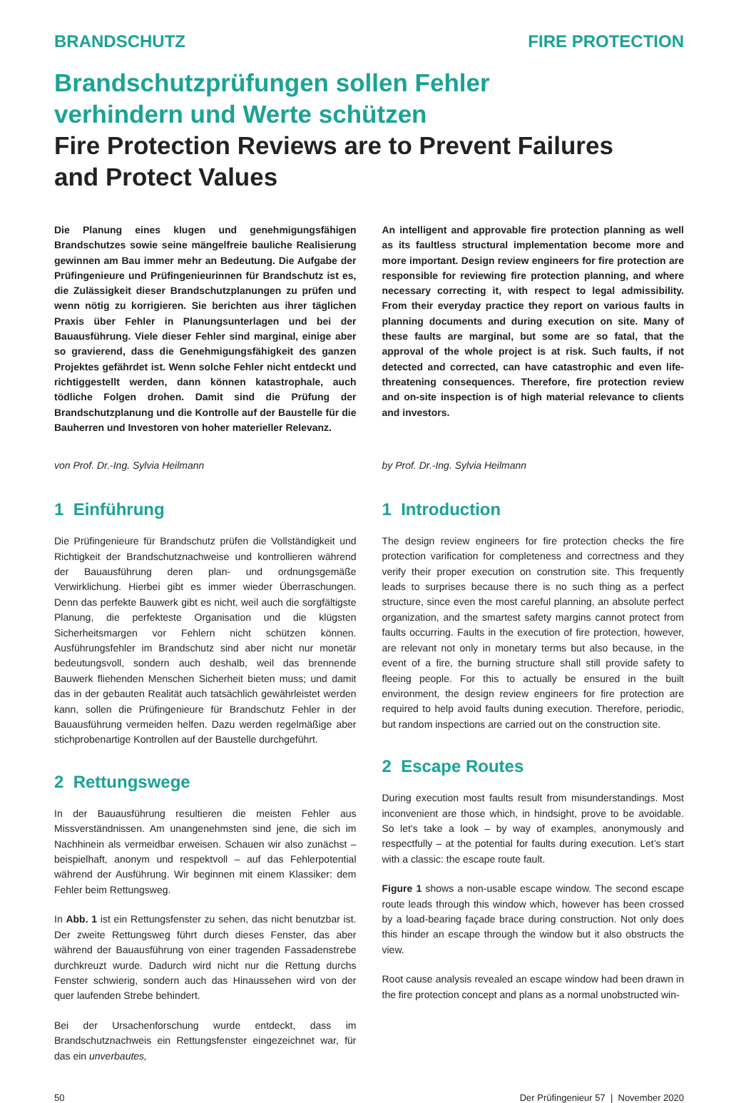BRANDSCHUTZ FIRE PROTECTION
Brandschutzprüfungen sollen Fehler
verhindern und Werte schützen
Fire Protection Reviews are to Prevent Failures
and Protect Values
Die Planung eines klugen und genehmigungsfähigen Brandschutzes sowie seine mängelfreie bauliche Realisierung gewinnen am Bau immer mehr an Bedeutung. Die Aufgabe der Prüfingenieure und Prüfingenieurinnen für Brandschutz ist es, die Zulässigkeit dieser Brandschutzplanungen zu prüfen und wenn nötig zu korrigieren. Sie berichten aus ihrer täglichen Praxis über Fehler in Planungsunterlagen und bei der Bauausführung. Viele dieser Fehler sind marginal, einige aber so gravierend, dass die Genehmigungsfähigkeit des ganzen Projektes gefährdet ist. Wenn solche Fehler nicht entdeckt und richtiggestellt werden, dann können katastrophale, auch tödliche Folgen drohen. Damit sind die Prüfung der Brandschutzplanung und die Kontrolle auf der Baustelle für die Bauherren und Investoren von hoher materieller Relevanz.
von Prof. Dr.-Ing. Sylvia Heilmann
1 Einführung
Die Prüfingenieure für Brandschutz prüfen die Vollständigkeit und Richtigkeit der Brandschutznachweise und kontrollieren während der Bauausführung deren plan- und ordnungsgemäße Verwirklichung. Hierbei gibt es immer wieder Überraschungen. Denn das perfekte Bauwerk gibt es nicht, weil auch die sorgfältigste Planung, die perfekteste Organisation und die klügsten Sicherheitsmargen vor Fehlern nicht schützen können. Ausführungsfehler im Brandschutz sind aber nicht nur monetär bedeutungsvoll, sondern auch deshalb, weil das brennende Bauwerk fliehenden Menschen Sicherheit bieten muss; und damit das in der gebauten Realität auch tatsächlich gewährleistet werden kann, sollen die Prüfingenieure für Brandschutz Fehler in der Bauausführung vermeiden helfen. Dazu werden regelmäßige aber stichprobenartige Kontrollen auf der Baustelle durchgeführt.
2 Rettungswege
In der Bauausführung resultieren die meisten Fehler aus Missverständnissen. Am unangenehmsten sind jene, die sich im Nachhinein als vermeidbar erweisen. Schauen wir also zunächst – beispielhaft, anonym und respektvoll – auf das Fehlerpotential während der Ausführung. Wir beginnen mit einem Klassiker: dem Fehler beim Rettungsweg.
In Abb. 1 ist ein Rettungsfenster zu sehen, das nicht benutzbar ist. Der zweite Rettungsweg führt durch dieses Fenster, das aber während der Bauausführung von einer tragenden Fassadenstrebe durchkreuzt wurde. Dadurch wird nicht nur die Rettung durchs Fenster schwierig, sondern auch das Hinaussehen wird von der quer laufenden Strebe behindert.
Bei der Ursachenforschung wurde entdeckt, dass im Brandschutznachweis ein Rettungsfenster eingezeichnet war, für das ein unverbautes,
An intelligent and approvable fire protection planning as well as its faultless structural implementation become more and more important. Design review engineers for fire protection are responsible for reviewing fire protection planning, and where necessary correcting it, with respect to legal admissibility. From their everyday practice they report on various faults in planning documents and during execution on site. Many of these faults are marginal, but some are so fatal, that the approval of the whole project is at risk. Such faults, if not detected and corrected, can have catastrophic and even life-threatening consequences. Therefore, fire protection review and on-site inspection is of high material relevance to clients and investors.
by Prof. Dr.-Ing. Sylvia Heilmann
1 Introduction
The design review engineers for fire protection checks the fire protection varification for completeness and correctness and they verify their proper execution on constrution site. This frequently leads to surprises because there is no such thing as a perfect structure, since even the most careful planning, an absolute perfect organization, and the smartest safety margins cannot protect from faults occurring. Faults in the execution of fire protection, however, are relevant not only in monetary terms but also because, in the event of a fire, the burning structure shall still provide safety to fleeing people. For this to actually be ensured in the built environment, the design review engineers for fire protection are required to help avoid faults duning execution. Therefore, periodic, but random inspections are carried out on the construction site.
2 Escape Routes
During execution most faults result from misunderstandings. Most inconvenient are those which, in hindsight, prove to be avoidable. So let’s take a look – by way of examples, anonymously and respectfully – at the potential for faults during execution. Let’s start with a classic: the escape route fault.
Figure 1 shows a non-usable escape window. The second escape route leads through this window which, however has been crossed by a load-bearing façade brace during construction. Not only does this hinder an escape through the window but it also obstructs the view.
Root cause analysis revealed an escape window had been drawn in the fire protection concept and plans as a normal unobstructed win-
50 Der Prüfingenieur 57 | November 2020